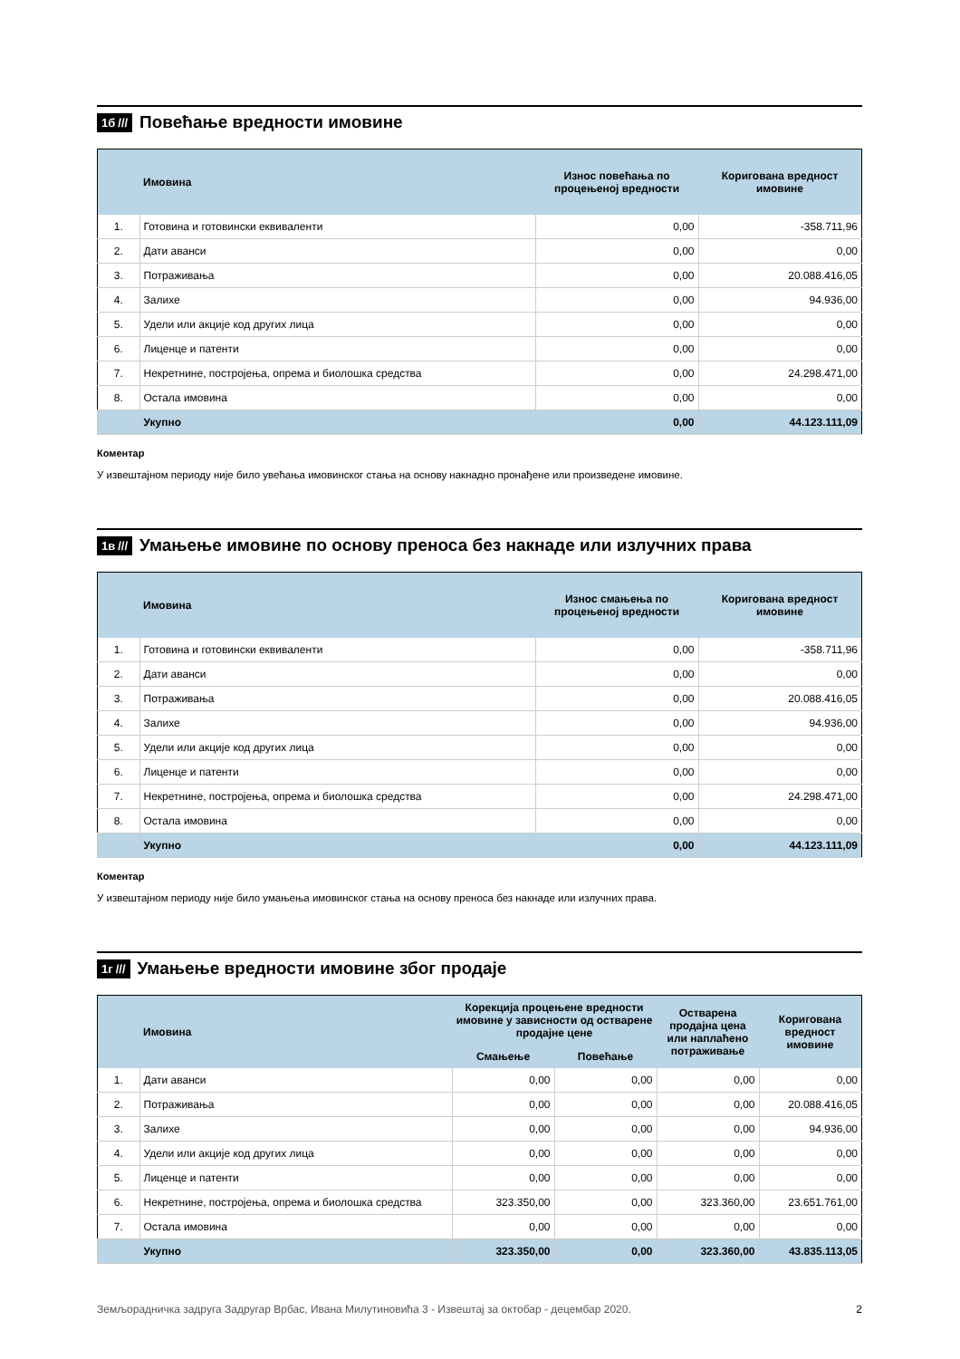1б ///
Повећање вредности имовине
| | Имовина | Износ повећања по процењеној вредности | Коригована вредност имовине |
| --- | --- | --- | --- |
| 1. | Готовина и готовински еквиваленти | 0,00 | -358.711,96 |
| 2. | Дати аванси | 0,00 | 0,00 |
| 3. | Потраживања | 0,00 | 20.088.416,05 |
| 4. | Залихе | 0,00 | 94.936,00 |
| 5. | Удели или акције код других лица | 0,00 | 0,00 |
| 6. | Лиценце и патенти | 0,00 | 0,00 |
| 7. | Некретнине, постројења, опрема и биолошка средства | 0,00 | 24.298.471,00 |
| 8. | Остала имовина | 0,00 | 0,00 |
| | Укупно | 0,00 | 44.123.111,09 |
Коментар
У извештајном периоду није било увећања имовинског стања на основу накнадно пронађене или произведене имовине.
1в ///
Умањење имовине по основу преноса без накнаде или излучних права
| | Имовина | Износ смањења по процењеној вредности | Коригована вредност имовине |
| --- | --- | --- | --- |
| 1. | Готовина и готовински еквиваленти | 0,00 | -358.711,96 |
| 2. | Дати аванси | 0,00 | 0,00 |
| 3. | Потраживања | 0,00 | 20.088.416,05 |
| 4. | Залихе | 0,00 | 94.936,00 |
| 5. | Удели или акције код других лица | 0,00 | 0,00 |
| 6. | Лиценце и патенти | 0,00 | 0,00 |
| 7. | Некретнине, постројења, опрема и биолошка средства | 0,00 | 24.298.471,00 |
| 8. | Остала имовина | 0,00 | 0,00 |
| | Укупно | 0,00 | 44.123.111,09 |
Коментар
У извештајном периоду није било умањења имовинског стања на основу преноса без накнаде или излучних права.
1г ///
Умањење вредности имовине због продаје
| | Имовина | Корекција процењене вредности имовине у зависности од остварене продајне цене | | Остварена продајна цена или наплаћено потраживање | Коригована вредност имовине |
| --- | --- | --- | --- | --- | --- |
| | | Смањење | Повећање | | |
| 1. | Дати аванси | 0,00 | 0,00 | 0,00 | 0,00 |
| 2. | Потраживања | 0,00 | 0,00 | 0,00 | 20.088.416,05 |
| 3. | Залихе | 0,00 | 0,00 | 0,00 | 94.936,00 |
| 4. | Удели или акције код других лица | 0,00 | 0,00 | 0,00 | 0,00 |
| 5. | Лиценце и патенти | 0,00 | 0,00 | 0,00 | 0,00 |
| 6. | Некретнине, постројења, опрема и биолошка средства | 323.350,00 | 0,00 | 323.360,00 | 23.651.761,00 |
| 7. | Остала имовина | 0,00 | 0,00 | 0,00 | 0,00 |
| | Укупно | 323.350,00 | 0,00 | 323.360,00 | 43.835.113,05 |
Земљорадничка задруга Задругар Врбас, Ивана Милутиновића 3 - Извештај за октобар - децембар 2020. 2